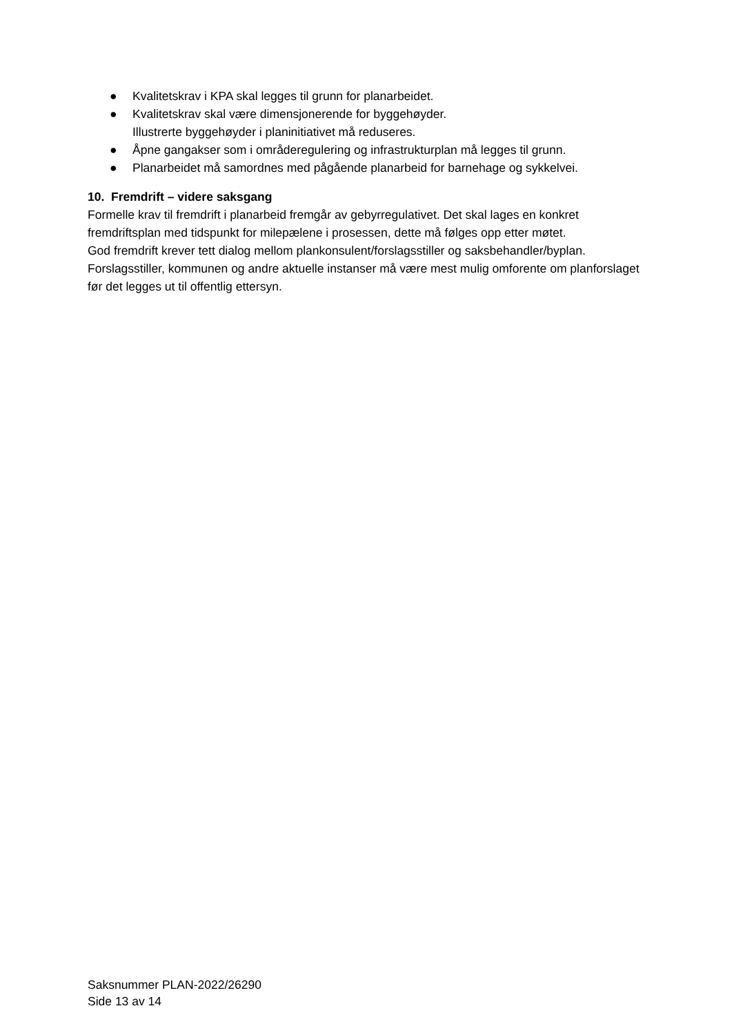● Kvalitetskrav i KPA skal legges til grunn for planarbeidet.
● Kvalitetskrav skal være dimensjonerende for byggehøyder.
Illustrerte byggehøyder i planinitiativet må reduseres.
● Åpne gangakser som i områderegulering og infrastrukturplan må legges til grunn.
● Planarbeidet må samordnes med pågående planarbeid for barnehage og sykkelvei.
10. Fremdrift – videre saksgang
Formelle krav til fremdrift i planarbeid fremgår av gebyrregulativet. Det skal lages en konkret fremdriftsplan med tidspunkt for milepælene i prosessen, dette må følges opp etter møtet.
God fremdrift krever tett dialog mellom plankonsulent/forslagsstiller og saksbehandler/byplan. Forslagsstiller, kommunen og andre aktuelle instanser må være mest mulig omforente om planforslaget før det legges ut til offentlig ettersyn.
Saksnummer PLAN-2022/26290
Side 13 av 14